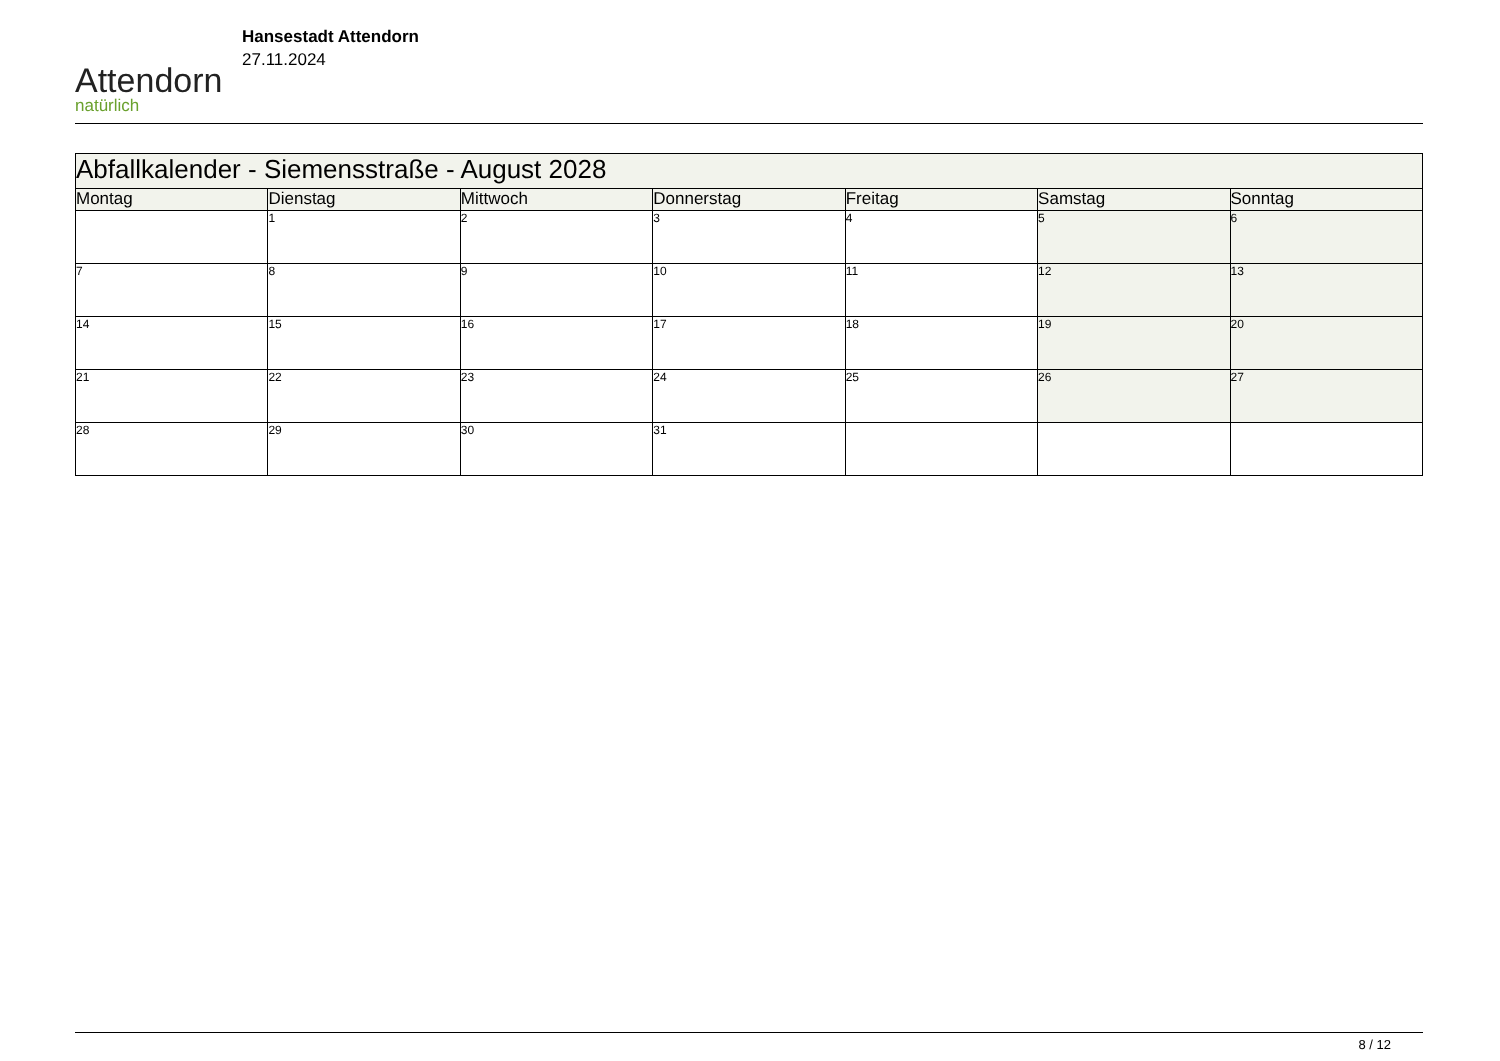Attendorn
natürlich
Hansestadt Attendorn
27.11.2024
| Abfallkalender - Siemensstraße - August 2028 | | | | | | |
| Montag | Dienstag | Mittwoch | Donnerstag | Freitag | Samstag | Sonntag |
| | 1 | 2 | 3 | 4 | 5 | 6 |
| 7 | 8 | 9 | 10 | 11 | 12 | 13 |
| 14 | 15 | 16 | 17 | 18 | 19 | 20 |
| 21 | 22 | 23 | 24 | 25 | 26 | 27 |
| 28 | 29 | 30 | 31 | | | |
8 / 12